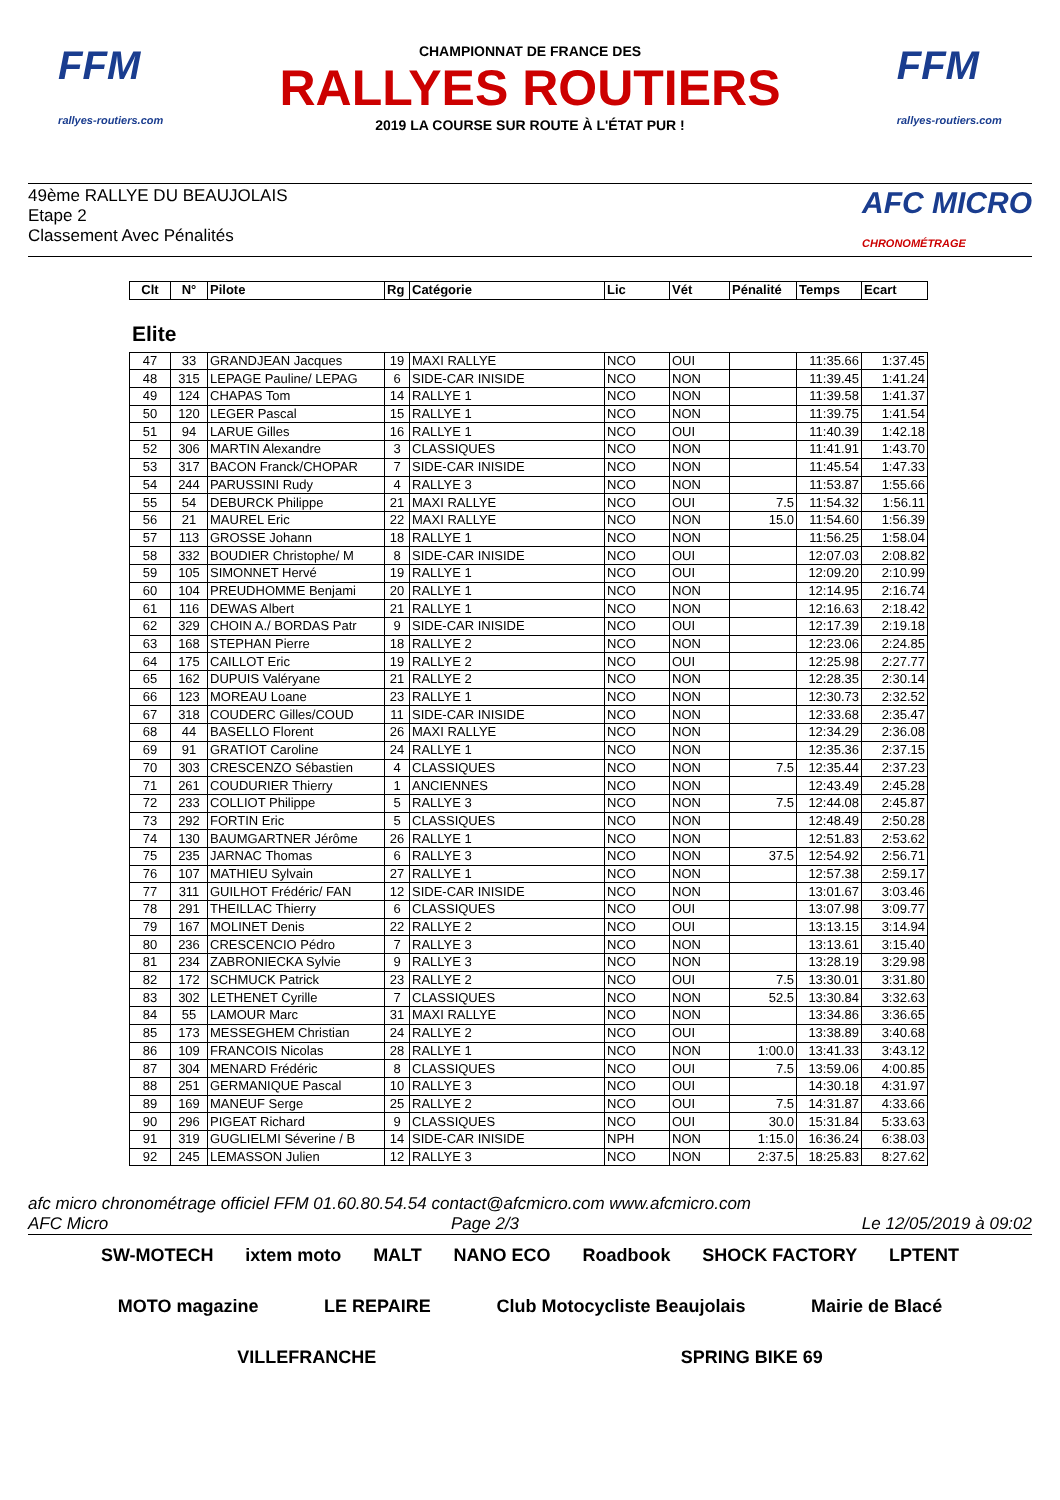FFM
rallyes-routiers.com
CHAMPIONNAT DE FRANCE DES
RALLYES ROUTIERS
2019 LA COURSE SUR ROUTE À L'ÉTAT PUR !
FFM
rallyes-routiers.com
49ème RALLYE DU BEAUJOLAIS
Etape 2
Classement Avec Pénalités
AFC MICRO
CHRONOMÉTRAGE
| Clt | N° | Pilote | Rg | Catégorie | Lic | Vét | Pénalité | Temps | Ecart |
| --- | --- | --- | --- | --- | --- | --- | --- | --- | --- |
Elite
| 47 | 33 | GRANDJEAN Jacques | 19 | MAXI RALLYE | NCO | OUI | | 11:35.66 | 1:37.45 |
| 48 | 315 | LEPAGE Pauline/ LEPAG | 6 | SIDE-CAR INISIDE | NCO | NON | | 11:39.45 | 1:41.24 |
| 49 | 124 | CHAPAS Tom | 14 | RALLYE 1 | NCO | NON | | 11:39.58 | 1:41.37 |
| 50 | 120 | LEGER Pascal | 15 | RALLYE 1 | NCO | NON | | 11:39.75 | 1:41.54 |
| 51 | 94 | LARUE Gilles | 16 | RALLYE 1 | NCO | OUI | | 11:40.39 | 1:42.18 |
| 52 | 306 | MARTIN Alexandre | 3 | CLASSIQUES | NCO | NON | | 11:41.91 | 1:43.70 |
| 53 | 317 | BACON Franck/CHOPAR | 7 | SIDE-CAR INISIDE | NCO | NON | | 11:45.54 | 1:47.33 |
| 54 | 244 | PARUSSINI Rudy | 4 | RALLYE 3 | NCO | NON | | 11:53.87 | 1:55.66 |
| 55 | 54 | DEBURCK Philippe | 21 | MAXI RALLYE | NCO | OUI | 7.5 | 11:54.32 | 1:56.11 |
| 56 | 21 | MAUREL Eric | 22 | MAXI RALLYE | NCO | NON | 15.0 | 11:54.60 | 1:56.39 |
| 57 | 113 | GROSSE Johann | 18 | RALLYE 1 | NCO | NON | | 11:56.25 | 1:58.04 |
| 58 | 332 | BOUDIER Christophe/ M | 8 | SIDE-CAR INISIDE | NCO | OUI | | 12:07.03 | 2:08.82 |
| 59 | 105 | SIMONNET Hervé | 19 | RALLYE 1 | NCO | OUI | | 12:09.20 | 2:10.99 |
| 60 | 104 | PREUDHOMME Benjami | 20 | RALLYE 1 | NCO | NON | | 12:14.95 | 2:16.74 |
| 61 | 116 | DEWAS Albert | 21 | RALLYE 1 | NCO | NON | | 12:16.63 | 2:18.42 |
| 62 | 329 | CHOIN A./ BORDAS Patr | 9 | SIDE-CAR INISIDE | NCO | OUI | | 12:17.39 | 2:19.18 |
| 63 | 168 | STEPHAN Pierre | 18 | RALLYE 2 | NCO | NON | | 12:23.06 | 2:24.85 |
| 64 | 175 | CAILLOT Eric | 19 | RALLYE 2 | NCO | OUI | | 12:25.98 | 2:27.77 |
| 65 | 162 | DUPUIS Valéryane | 21 | RALLYE 2 | NCO | NON | | 12:28.35 | 2:30.14 |
| 66 | 123 | MOREAU Loane | 23 | RALLYE 1 | NCO | NON | | 12:30.73 | 2:32.52 |
| 67 | 318 | COUDERC Gilles/COUD | 11 | SIDE-CAR INISIDE | NCO | NON | | 12:33.68 | 2:35.47 |
| 68 | 44 | BASELLO Florent | 26 | MAXI RALLYE | NCO | NON | | 12:34.29 | 2:36.08 |
| 69 | 91 | GRATIOT Caroline | 24 | RALLYE 1 | NCO | NON | | 12:35.36 | 2:37.15 |
| 70 | 303 | CRESCENZO Sébastien | 4 | CLASSIQUES | NCO | NON | 7.5 | 12:35.44 | 2:37.23 |
| 71 | 261 | COUDURIER Thierry | 1 | ANCIENNES | NCO | NON | | 12:43.49 | 2:45.28 |
| 72 | 233 | COLLIOT Philippe | 5 | RALLYE 3 | NCO | NON | 7.5 | 12:44.08 | 2:45.87 |
| 73 | 292 | FORTIN Eric | 5 | CLASSIQUES | NCO | NON | | 12:48.49 | 2:50.28 |
| 74 | 130 | BAUMGARTNER Jérôme | 26 | RALLYE 1 | NCO | NON | | 12:51.83 | 2:53.62 |
| 75 | 235 | JARNAC Thomas | 6 | RALLYE 3 | NCO | NON | 37.5 | 12:54.92 | 2:56.71 |
| 76 | 107 | MATHIEU Sylvain | 27 | RALLYE 1 | NCO | NON | | 12:57.38 | 2:59.17 |
| 77 | 311 | GUILHOT Frédéric/ FAN | 12 | SIDE-CAR INISIDE | NCO | NON | | 13:01.67 | 3:03.46 |
| 78 | 291 | THEILLAC Thierry | 6 | CLASSIQUES | NCO | OUI | | 13:07.98 | 3:09.77 |
| 79 | 167 | MOLINET Denis | 22 | RALLYE 2 | NCO | OUI | | 13:13.15 | 3:14.94 |
| 80 | 236 | CRESCENCIO Pédro | 7 | RALLYE 3 | NCO | NON | | 13:13.61 | 3:15.40 |
| 81 | 234 | ZABRONIECKA Sylvie | 9 | RALLYE 3 | NCO | NON | | 13:28.19 | 3:29.98 |
| 82 | 172 | SCHMUCK Patrick | 23 | RALLYE 2 | NCO | OUI | 7.5 | 13:30.01 | 3:31.80 |
| 83 | 302 | LETHENET Cyrille | 7 | CLASSIQUES | NCO | NON | 52.5 | 13:30.84 | 3:32.63 |
| 84 | 55 | LAMOUR Marc | 31 | MAXI RALLYE | NCO | NON | | 13:34.86 | 3:36.65 |
| 85 | 173 | MESSEGHEM Christian | 24 | RALLYE 2 | NCO | OUI | | 13:38.89 | 3:40.68 |
| 86 | 109 | FRANCOIS Nicolas | 28 | RALLYE 1 | NCO | NON | 1:00.0 | 13:41.33 | 3:43.12 |
| 87 | 304 | MENARD Frédéric | 8 | CLASSIQUES | NCO | OUI | 7.5 | 13:59.06 | 4:00.85 |
| 88 | 251 | GERMANIQUE Pascal | 10 | RALLYE 3 | NCO | OUI | | 14:30.18 | 4:31.97 |
| 89 | 169 | MANEUF Serge | 25 | RALLYE 2 | NCO | OUI | 7.5 | 14:31.87 | 4:33.66 |
| 90 | 296 | PIGEAT Richard | 9 | CLASSIQUES | NCO | OUI | 30.0 | 15:31.84 | 5:33.63 |
| 91 | 319 | GUGLIELMI Séverine / B | 14 | SIDE-CAR INISIDE | NPH | NON | 1:15.0 | 16:36.24 | 6:38.03 |
| 92 | 245 | LEMASSON Julien | 12 | RALLYE 3 | NCO | NON | 2:37.5 | 18:25.83 | 8:27.62 |
afc micro chronométrage officiel FFM 01.60.80.54.54 contact@afcmicro.com www.afcmicro.com
AFC Micro Page 2/3 Le 12/05/2019 à 09:02
SW-MOTECH ixtem moto MALT NANO ECO Roadbook SHOCK FACTORY LPTENT MOTO magazine LE REPAIRE Club Motocycliste Beaujolais Mairie de Blacé VILLEFRANCHE SPRING BIKE 69